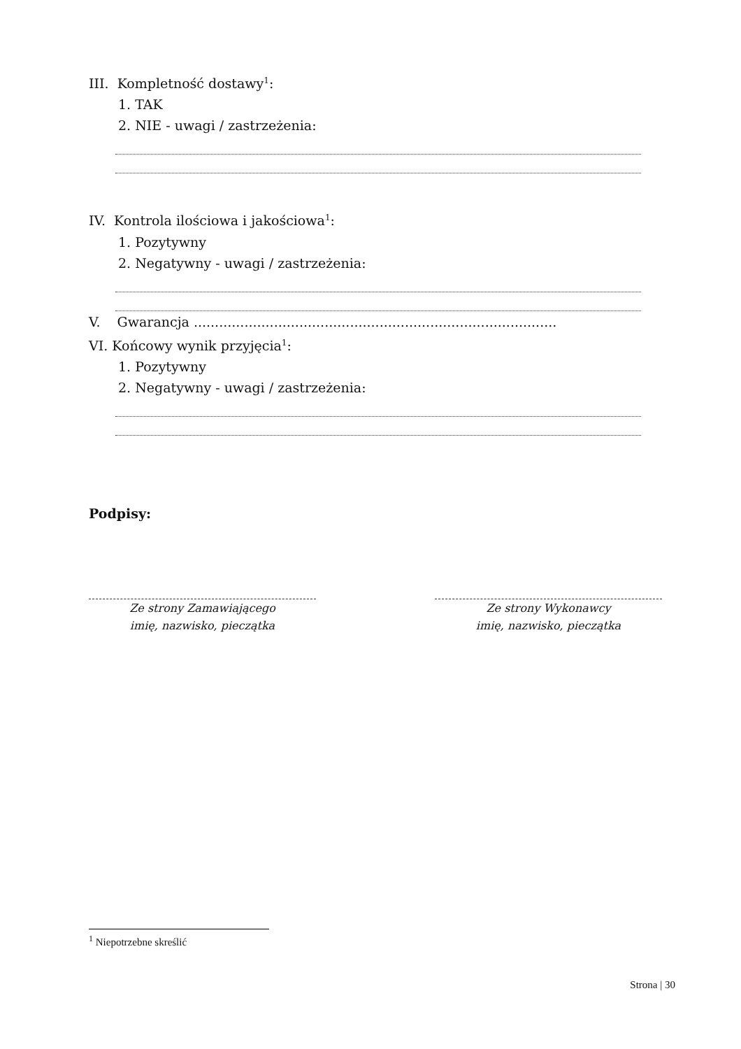III. Kompletność dostawy<sup>1</sup>:
1. TAK
2. NIE - uwagi / zastrzeżenia:
IV. Kontrola ilościowa i jakościowa<sup>1</sup>:
1. Pozytywny
2. Negatywny - uwagi / zastrzeżenia:
V. Gwarancja ......................................................................................
VI. Końcowy wynik przyjęcia<sup>1</sup>:
1. Pozytywny
2. Negatywny - uwagi / zastrzeżenia:
Podpisy:
Ze strony Zamawiającego
imię, nazwisko, pieczątka
Ze strony Wykonawcy
imię, nazwisko, pieczątka
<sup>1</sup> Niepotrzebne skreślić
Strona | 30